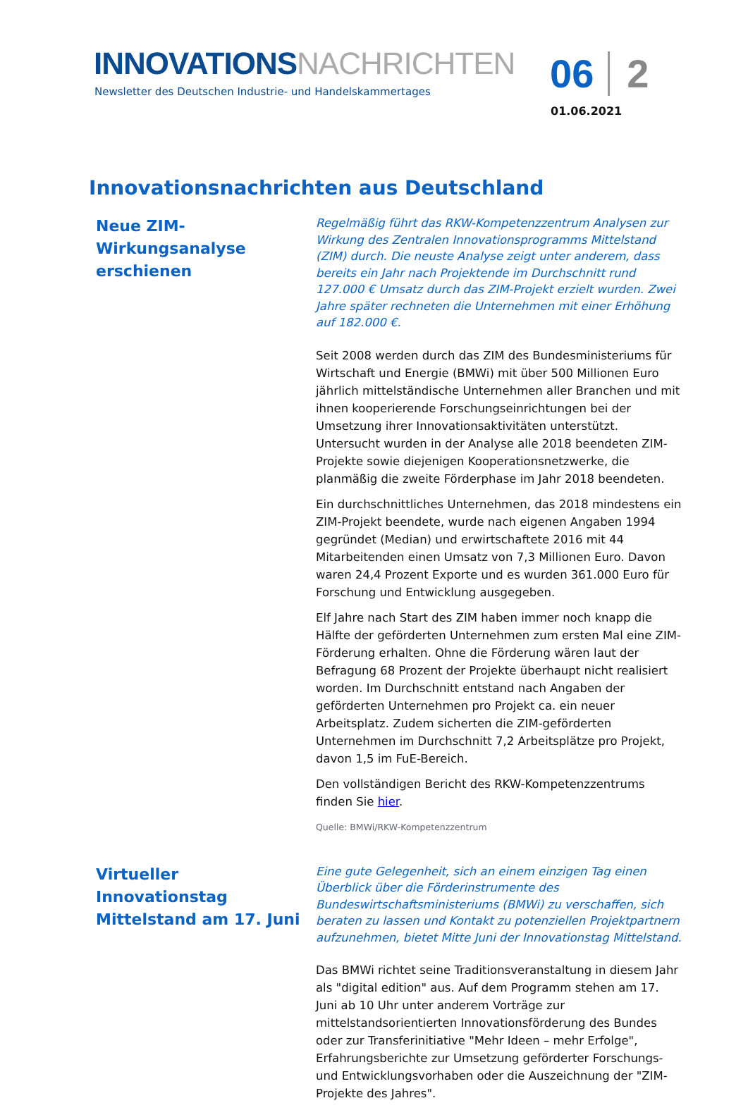INNOVATIONS NACHRICHTEN
Newsletter des Deutschen Industrie- und Handelskammertages
06 2
01.06.2021
Innovationsnachrichten aus Deutschland
Neue ZIM-Wirkungsanalyse erschienen
Regelmäßig führt das RKW-Kompetenzzentrum Analysen zur Wirkung des Zentralen Innovationsprogramms Mittelstand (ZIM) durch. Die neuste Analyse zeigt unter anderem, dass bereits ein Jahr nach Projektende im Durchschnitt rund 127.000 € Umsatz durch das ZIM-Projekt erzielt wurden. Zwei Jahre später rechneten die Unternehmen mit einer Erhöhung auf 182.000 €.
Seit 2008 werden durch das ZIM des Bundesministeriums für Wirtschaft und Energie (BMWi) mit über 500 Millionen Euro jährlich mittelständische Unternehmen aller Branchen und mit ihnen kooperierende Forschungseinrichtungen bei der Umsetzung ihrer Innovationsaktivitäten unterstützt. Untersucht wurden in der Analyse alle 2018 beendeten ZIM-Projekte sowie diejenigen Kooperationsnetzwerke, die planmäßig die zweite Förderphase im Jahr 2018 beendeten.
Ein durchschnittliches Unternehmen, das 2018 mindestens ein ZIM-Projekt beendete, wurde nach eigenen Angaben 1994 gegründet (Median) und erwirtschaftete 2016 mit 44 Mitarbeitenden einen Umsatz von 7,3 Millionen Euro. Davon waren 24,4 Prozent Exporte und es wurden 361.000 Euro für Forschung und Entwicklung ausgegeben.
Elf Jahre nach Start des ZIM haben immer noch knapp die Hälfte der geförderten Unternehmen zum ersten Mal eine ZIM-Förderung erhalten. Ohne die Förderung wären laut der Befragung 68 Prozent der Projekte überhaupt nicht realisiert worden. Im Durchschnitt entstand nach Angaben der geförderten Unternehmen pro Projekt ca. ein neuer Arbeitsplatz. Zudem sicherten die ZIM-geförderten Unternehmen im Durchschnitt 7,2 Arbeitsplätze pro Projekt, davon 1,5 im FuE-Bereich.
Den vollständigen Bericht des RKW-Kompetenzzentrums finden Sie hier.
Quelle: BMWi/RKW-Kompetenzzentrum
Virtueller Innovationstag Mittelstand am 17. Juni
Eine gute Gelegenheit, sich an einem einzigen Tag einen Überblick über die Förderinstrumente des Bundeswirtschaftsministeriums (BMWi) zu verschaffen, sich beraten zu lassen und Kontakt zu potenziellen Projektpartnern aufzunehmen, bietet Mitte Juni der Innovationstag Mittelstand.
Das BMWi richtet seine Traditionsveranstaltung in diesem Jahr als "digital edition" aus. Auf dem Programm stehen am 17. Juni ab 10 Uhr unter anderem Vorträge zur mittelstandsorientierten Innovationsförderung des Bundes oder zur Transferinitiative "Mehr Ideen – mehr Erfolge", Erfahrungsberichte zur Umsetzung geförderter Forschungs- und Entwicklungsvorhaben oder die Auszeichnung der "ZIM-Projekte des Jahres".